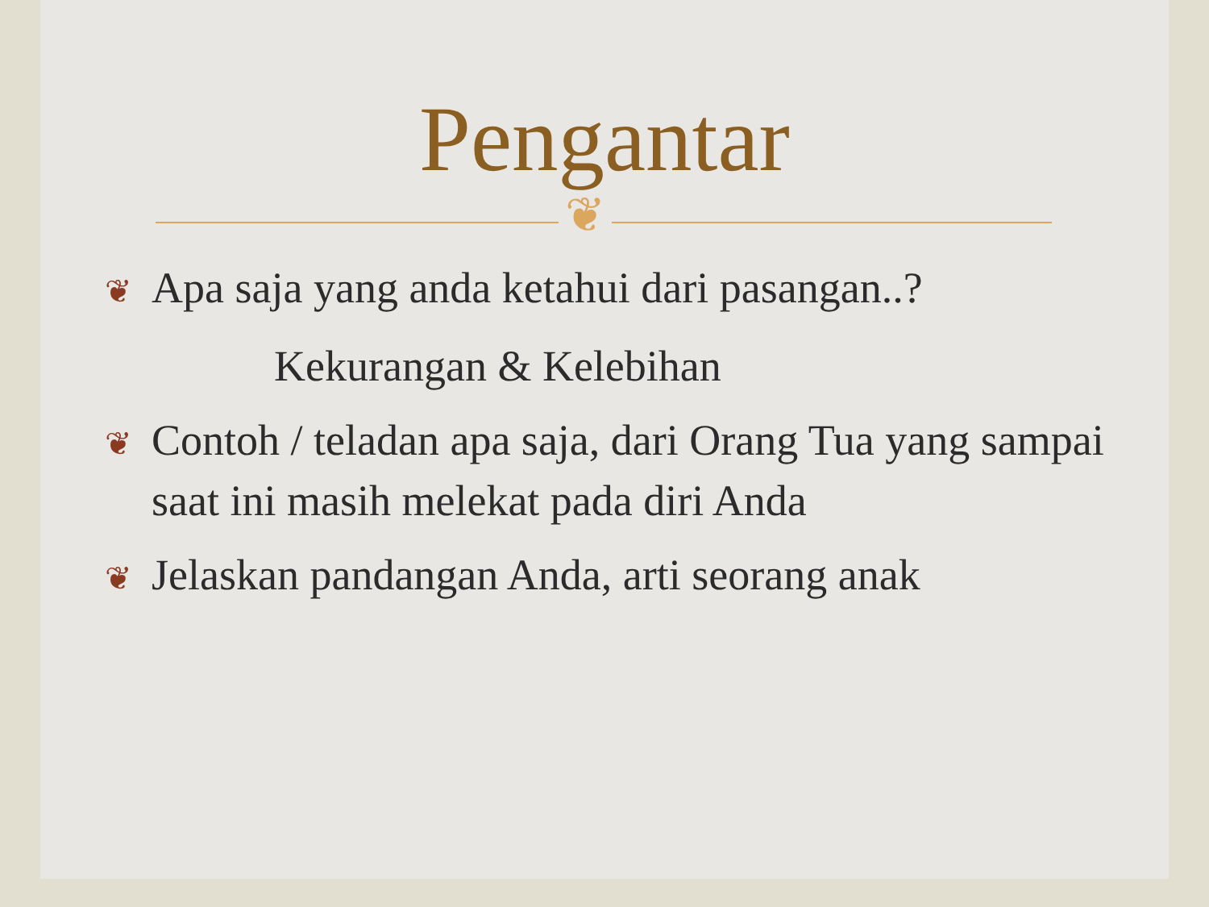Pengantar
❦
❦ Apa saja yang anda ketahui dari pasangan..?
Kekurangan & Kelebihan
❦ Contoh / teladan apa saja, dari Orang Tua yang sampai saat ini masih melekat pada diri Anda
❦ Jelaskan pandangan Anda, arti seorang anak